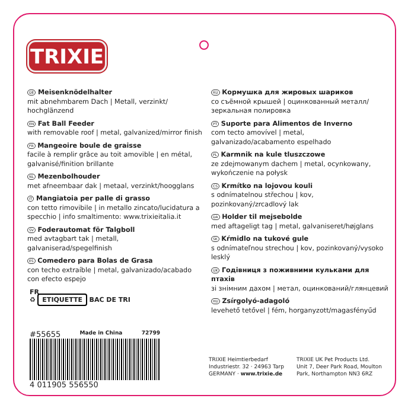TRIXIE
DE Meisenknödelhalter
mit abnehmbarem Dach | Metall, verzinkt/ hochglänzend
EN Fat Ball Feeder
with removable roof | metal, galvanized/mirror finish
FR Mangeoire boule de graisse
facile à remplir grâce au toit amovible | en métal, galvanisé/finition brillante
NL Mezenbolhouder
met afneembaar dak | metaal, verzinkt/hoogglans
IT Mangiatoia per palle di grasso
con tetto rimovibile | in metallo zincato/lucidatura a specchio | info smaltimento: www.trixieitalia.it
SV Foderautomat för Talgboll
med avtagbart tak | metall, galvaniserad/spegelfinish
ES Comedero para Bolas de Grasa
con techo extraíble | metal, galvanizado/acabado con efecto espejo
RU Кормушка для жировых шариков
со съёмной крышей | оцинкованный металл/зеркальная полировка
PT Suporte para Alimentos de Inverno
com tecto amovível | metal, galvanizado/acabamento espelhado
PL Karmnik na kule tluszczowe
ze zdejmowanym dachem | metal, ocynkowany, wykończenie na połysk
CS Krmítko na lojovou kouli
s odnímatelnou střechou | kov, pozinkovaný/zrcadlový lak
DA Holder til mejsebolde
med aftageligt tag | metal, galvaniseret/højglans
SK Kŕmidlo na tukové gule
s odnímateľnou strechou | kov, pozinkovaný/vysoko lesklý
UK Годівниця з поживними кульками для птахів
зі знімним дахом | метал, оцинкований/глянцевий
HU Zsírgolyó-adagoló
levehető tetővel | fém, horganyzott/magasfényűd
FR
♻ ETIQUETTE BAC DE TRI
#55655 Made in China 72799
4 011905 556550
TRIXIE Heimtierbedarf
Industriestr. 32 · 24963 Tarp
GERMANY · www.trixie.de
TRIXIE UK Pet Products Ltd.
Unit 7, Deer Park Road, Moulton
Park, Northampton NN3 6RZ